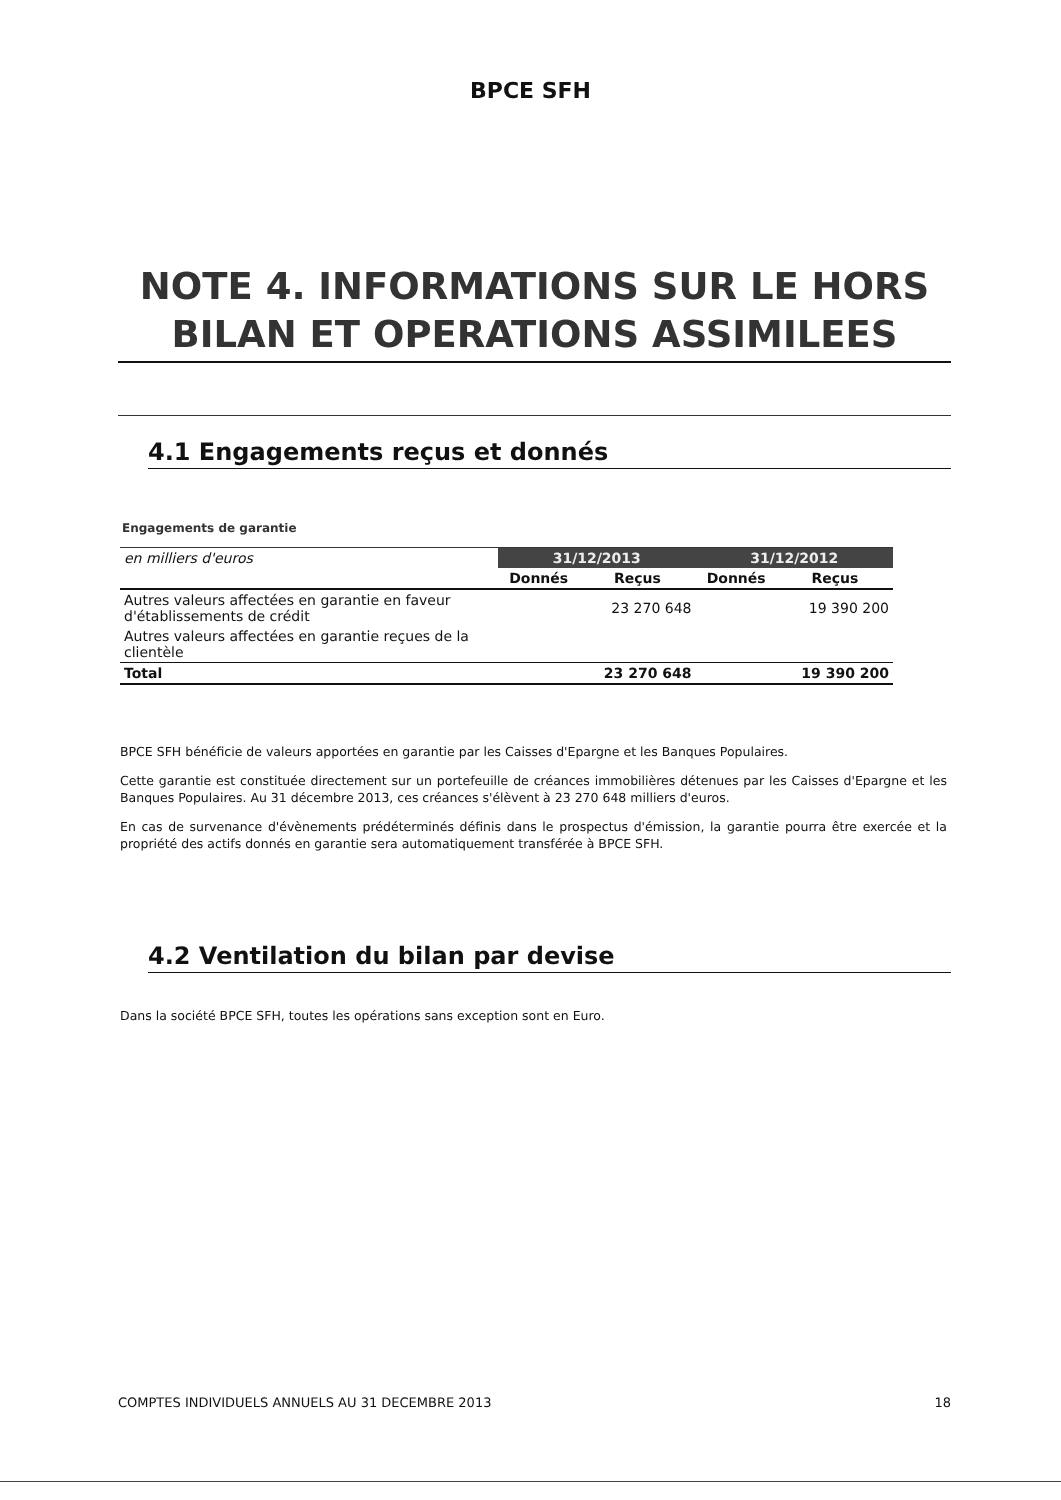BPCE SFH
NOTE 4. INFORMATIONS SUR LE HORS BILAN ET OPERATIONS ASSIMILEES
4.1 Engagements reçus et donnés
Engagements de garantie
| en milliers d'euros | 31/12/2013 | | 31/12/2012 | |
| | Donnés | Reçus | Donnés | Reçus |
| Autres valeurs affectées en garantie en faveur d'établissements de crédit | | 23 270 648 | | 19 390 200 |
| Autres valeurs affectées en garantie reçues de la clientèle | | | | |
| Total | | 23 270 648 | | 19 390 200 |
BPCE SFH bénéficie de valeurs apportées en garantie par les Caisses d'Epargne et les Banques Populaires.
Cette garantie est constituée directement sur un portefeuille de créances immobilières détenues par les Caisses d'Epargne et les Banques Populaires. Au 31 décembre 2013, ces créances s'élèvent à 23 270 648 milliers d'euros.
En cas de survenance d'évènements prédéterminés définis dans le prospectus d'émission, la garantie pourra être exercée et la propriété des actifs donnés en garantie sera automatiquement transférée à BPCE SFH.
4.2 Ventilation du bilan par devise
Dans la société BPCE SFH, toutes les opérations sans exception sont en Euro.
COMPTES INDIVIDUELS ANNUELS AU 31 DECEMBRE 2013 18